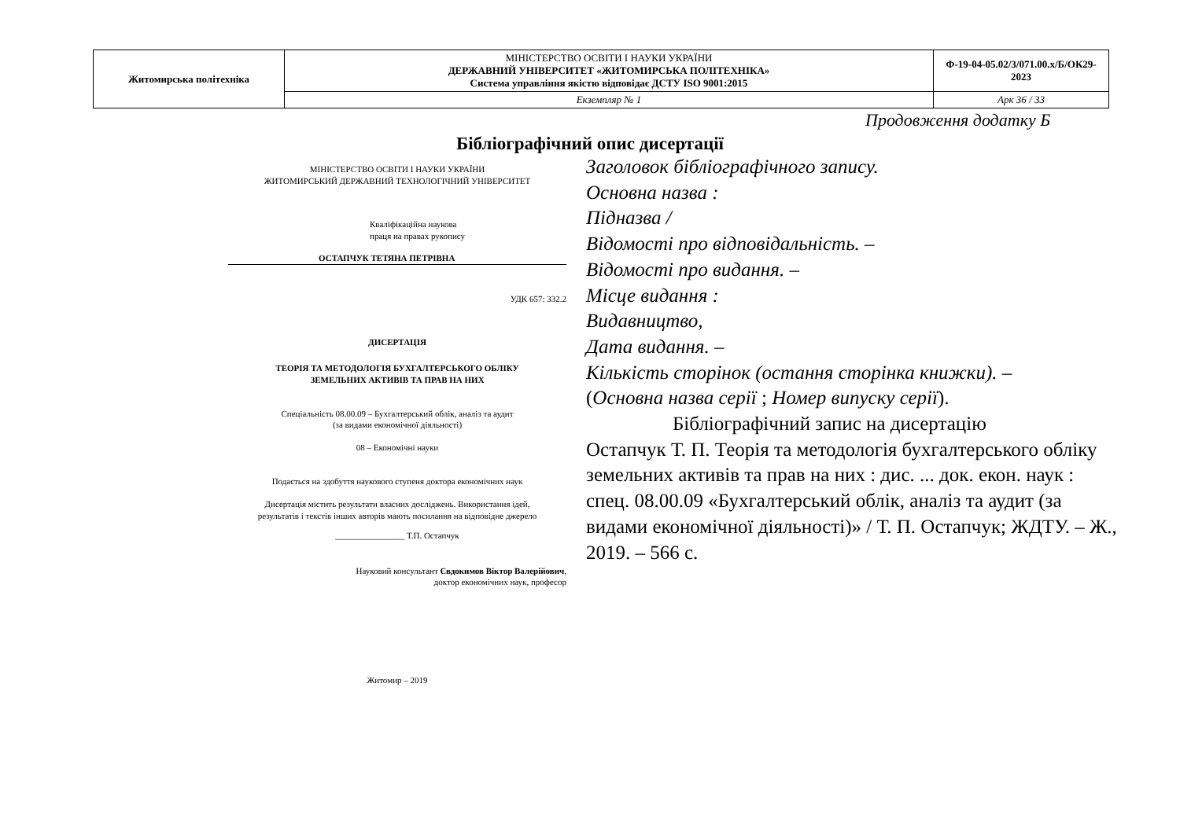| Житомирська політехніка | МІНІСТЕРСТВО ОСВІТИ І НАУКИ УКРАЇНИ ДЕРЖАВНИЙ УНІВЕРСИТЕТ «ЖИТОМИРСЬКА ПОЛІТЕХНІКА» Система управління якістю відповідає ДСТУ ISO 9001:2015 | Ф-19-04-05.02/3/071.00.х/Б/ОК29-2023 |
| | Екземпляр № 1 | Арк 36 / 33 |
Продовження додатку Б
Бібліографічний опис дисертації
МІНІСТЕРСТВО ОСВІТИ І НАУКИ УКРАЇНИ
ЖИТОМИРСЬКИЙ ДЕРЖАВНИЙ ТЕХНОЛОГІЧНИЙ УНІВЕРСИТЕТ
Кваліфікаційна наукова
праця на правах рукопису
ОСТАПЧУК ТЕТЯНА ПЕТРІВНА
УДК 657: 332.2
ДИСЕРТАЦІЯ
ТЕОРІЯ ТА МЕТОДОЛОГІЯ БУХГАЛТЕРСЬКОГО ОБЛІКУ
ЗЕМЕЛЬНИХ АКТИВІВ ТА ПРАВ НА НИХ
Спеціальність 08.00.09 – Бухгалтерський облік, аналіз та аудит
(за видами економічної діяльності)
08 – Економічні науки
Подається на здобуття наукового ступеня доктора економічних наук
Дисертація містить результати власних досліджень. Використання ідей,
результатів і текстів інших авторів мають посилання на відповідне джерело
________________ Т.П. Остапчук
Науковий консультант Євдокимов Віктор Валерійович,
доктор економічних наук, професор
Житомир – 2019
Заголовок бібліографічного запису.
Основна назва :
Підназва /
Відомості про відповідальність. –
Відомості про видання. –
Місце видання :
Видавництво,
Дата видання. –
Кількість сторінок (остання сторінка книжки). –
(Основна назва серії ; Номер випуску серії).
Бібліографічний запис на дисертацію
Остапчук Т. П. Теорія та методологія бухгалтерського обліку земельних активів та прав на них : дис. ... док. екон. наук : спец. 08.00.09 «Бухгалтерський облік, аналіз та аудит (за видами економічної діяльності)» / Т. П. Остапчук; ЖДТУ. – Ж., 2019. – 566 с.